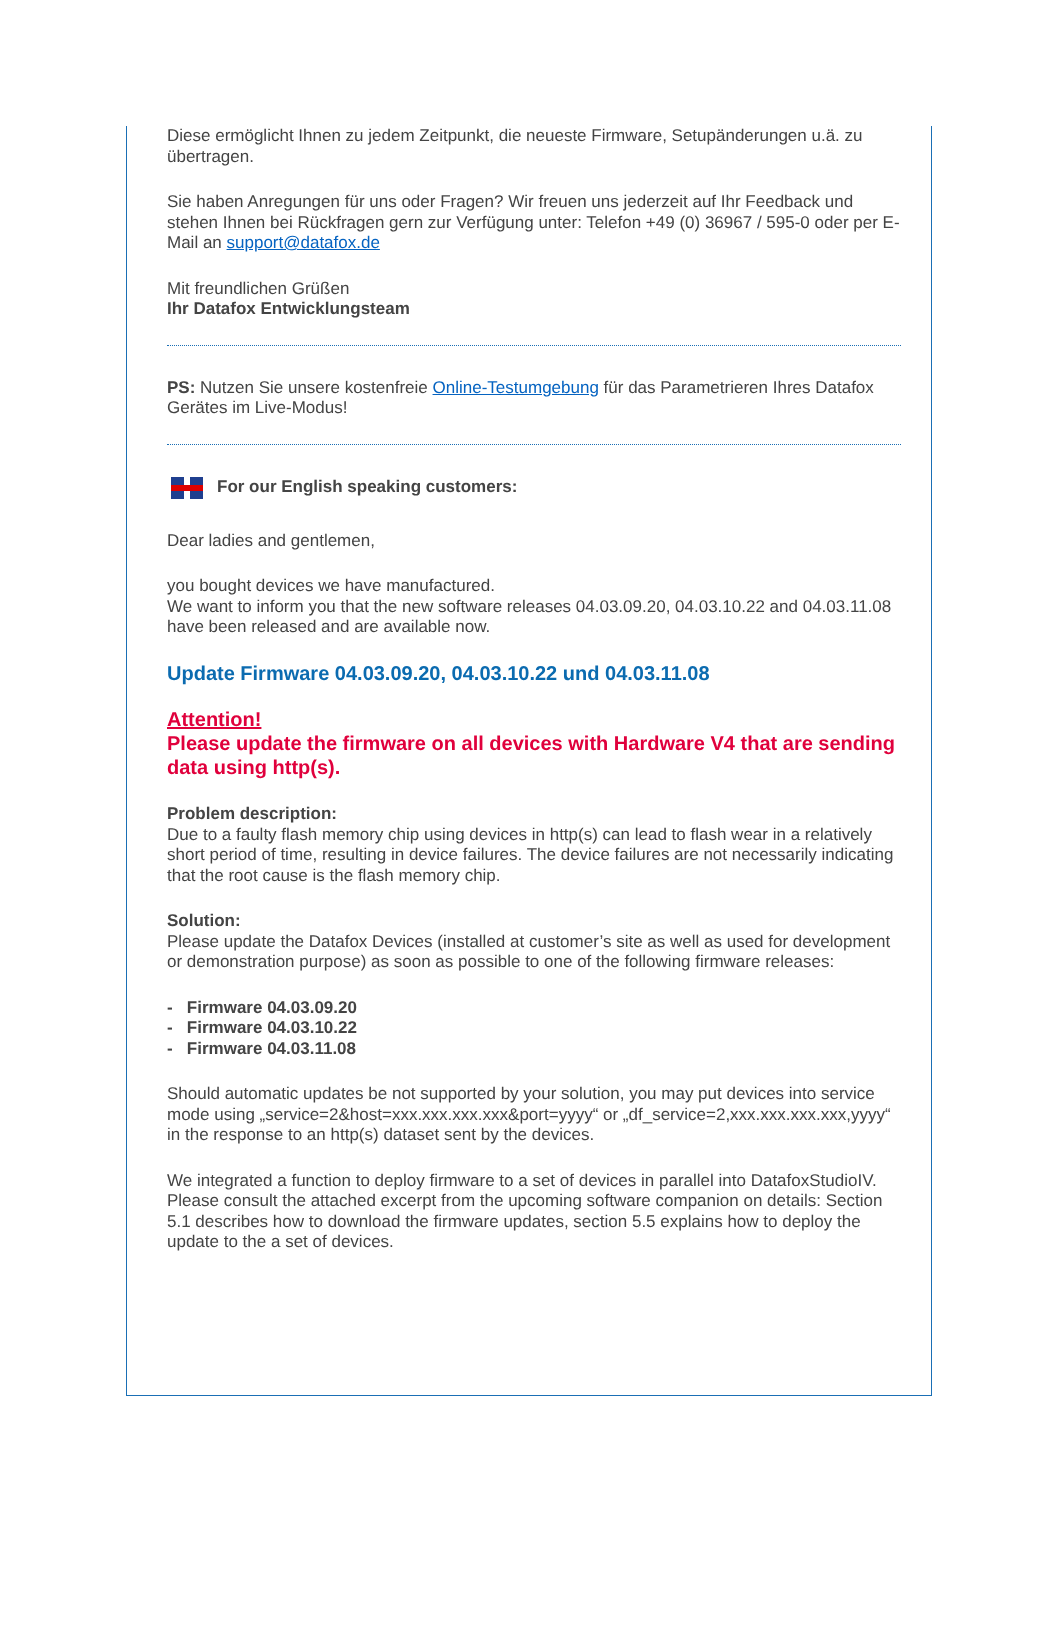Diese ermöglicht Ihnen zu jedem Zeitpunkt, die neueste Firmware, Setupänderungen u.ä. zu übertragen.
Sie haben Anregungen für uns oder Fragen? Wir freuen uns jederzeit auf Ihr Feedback und stehen Ihnen bei Rückfragen gern zur Verfügung unter: Telefon +49 (0) 36967 / 595-0 oder per E-Mail an support@datafox.de
Mit freundlichen Grüßen
Ihr Datafox Entwicklungsteam
PS: Nutzen Sie unsere kostenfreie Online-Testumgebung für das Parametrieren Ihres Datafox Gerätes im Live-Modus!
For our English speaking customers:
Dear ladies and gentlemen,
you bought devices we have manufactured.
We want to inform you that the new software releases 04.03.09.20, 04.03.10.22 and 04.03.11.08 have been released and are available now.
Update Firmware 04.03.09.20, 04.03.10.22 und 04.03.11.08
Attention!
Please update the firmware on all devices with Hardware V4 that are sending data using http(s).
Problem description:
Due to a faulty flash memory chip using devices in http(s) can lead to flash wear in a relatively short period of time, resulting in device failures. The device failures are not necessarily indicating that the root cause is the flash memory chip.
Solution:
Please update the Datafox Devices (installed at customer’s site as well as used for development or demonstration purpose) as soon as possible to one of the following firmware releases:
- Firmware 04.03.09.20
- Firmware 04.03.10.22
- Firmware 04.03.11.08
Should automatic updates be not supported by your solution, you may put devices into service mode using „service=2&host=xxx.xxx.xxx.xxx&port=yyyy“ or „df_service=2,xxx.xxx.xxx.xxx,yyyy“ in the response to an http(s) dataset sent by the devices.
We integrated a function to deploy firmware to a set of devices in parallel into DatafoxStudioIV. Please consult the attached excerpt from the upcoming software companion on details: Section 5.1 describes how to download the firmware updates, section 5.5 explains how to deploy the update to the a set of devices.